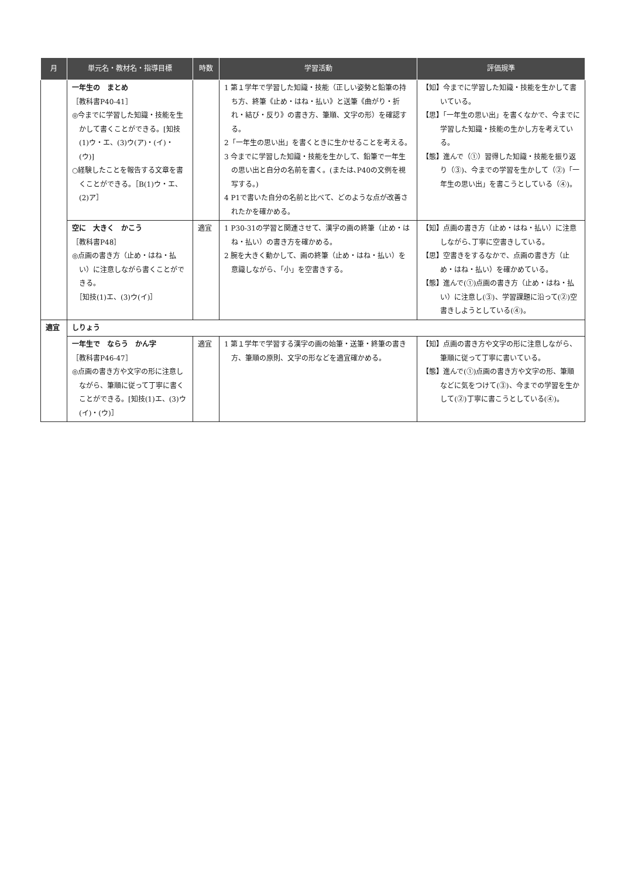| 月 | 単元名・教材名・指導目標 | 時数 | 学習活動 | 評価規準 |
| --- | --- | --- | --- | --- |
| | 一年生の まとめ ［教科書P40-41］ ◎今までに学習した知識・技能を生かして書くことができる。[知技(1)ウ・エ、(3)ウ(ア)・(イ)・(ウ)] ○経験したことを報告する文章を書くことができる。［B(1)ウ・エ、(2)ア］ | | 1 第１学年で学習した知識・技能（正しい姿勢と鉛筆の持ち方、終筆《止め・はね・払い》と送筆《曲がり・折れ・結び・反り》の書き方、筆順、文字の形）を確認する。 2「一年生の思い出」を書くときに生かせることを考える。 3 今までに学習した知識・技能を生かして、鉛筆で一年生の思い出と自分の名前を書く。(または､P40の文例を視写する。) 4 P1で書いた自分の名前と比べて、どのような点が改善されたかを確かめる。 | 【知】今までに学習した知識・技能を生かして書いている。 【思】「一年生の思い出」を書くなかで、今までに学習した知識・技能の生かし方を考えている。 【態】進んで（①）習得した知識・技能を振り返り（③)、今までの学習を生かして（②)「一年生の思い出」を書こうとしている（④)。 |
| | 空に 大きく かこう ［教科書P48］ ◎点画の書き方（止め・はね・払い）に注意しながら書くことができる。 ［知技(1)エ、(3)ウ(イ)］ | 適宜 | 1 P30-31の学習と関連させて、漢字の画の終筆（止め・はね・払い）の書き方を確かめる。 2 腕を大きく動かして、画の終筆（止め・はね・払い）を意識しながら、「小」を空書きする。 | 【知】点画の書き方（止め・はね・払い）に注意しながら､丁寧に空書きしている。 【思】空書きをするなかで、点画の書き方（止め・はね・払い）を確かめている。 【態】進んで(①)点画の書き方（止め・はね・払い）に注意し(③)、学習課題に沿って(②)空書きしようとしている(④)。 |
| 適宜 | しりょう | | | |
| | 一年生で ならう かん字 ［教科書P46-47］ ◎点画の書き方や文字の形に注意しながら、筆順に従って丁寧に書くことができる。[知技(1)エ、(3)ウ(イ)・(ウ)］ | 適宜 | 1 第１学年で学習する漢字の画の始筆・送筆・終筆の書き方、筆順の原則、文字の形などを適宜確かめる。 | 【知】点画の書き方や文字の形に注意しながら、筆順に従って丁寧に書いている。 【態】進んで(①)点画の書き方や文字の形、筆順などに気をつけて(③)、今までの学習を生かして(②)丁寧に書こうとしている(④)。 |